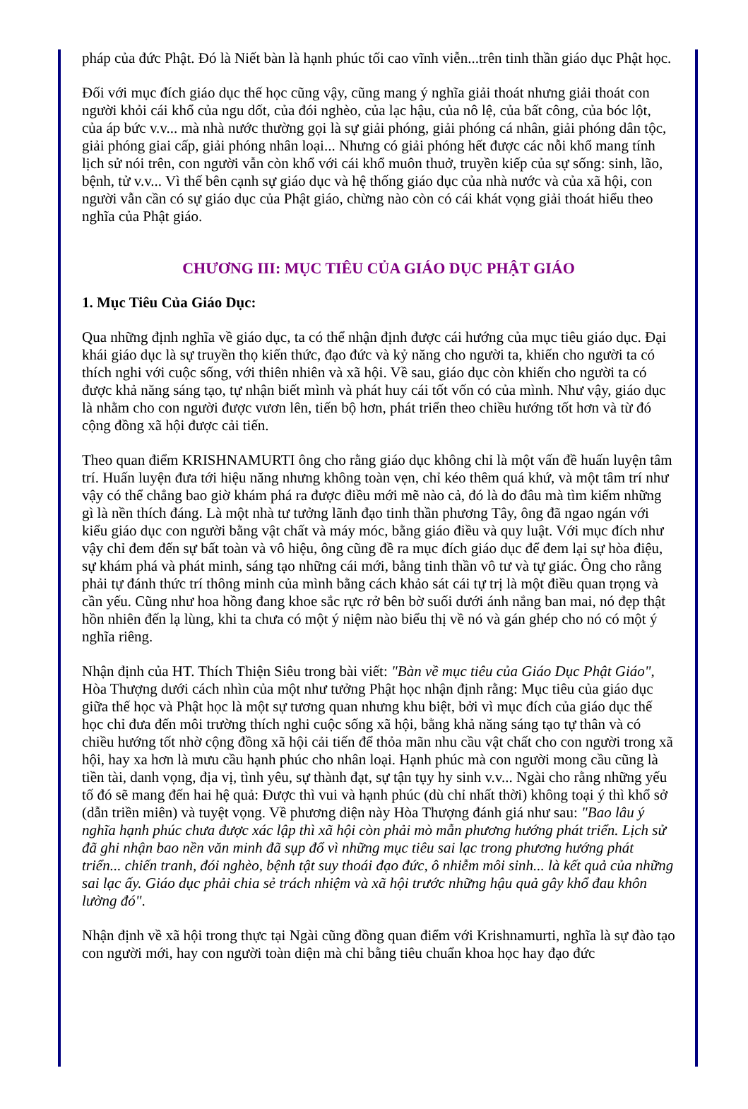pháp của đức Phật. Đó là Niết bàn là hạnh phúc tối cao vĩnh viễn...trên tinh thần giáo dục Phật học.
Đối với mục đích giáo dục thế học cũng vậy, cũng mang ý nghĩa giải thoát nhưng giải thoát con người khỏi cái khổ của ngu dốt, của đói nghèo, của lạc hậu, của nô lệ, của bất công, của bóc lột, của áp bức v.v... mà nhà nước thường gọi là sự giải phóng, giải phóng cá nhân, giải phóng dân tộc, giải phóng giai cấp, giải phóng nhân loại... Nhưng có giải phóng hết được các nỗi khổ mang tính lịch sử nói trên, con người vẫn còn khổ với cái khổ muôn thuở, truyền kiếp của sự sống: sinh, lão, bệnh, tử v.v... Vì thế bên cạnh sự giáo dục và hệ thống giáo dục của nhà nước và của xã hội, con người vẫn cần có sự giáo dục của Phật giáo, chừng nào còn có cái khát vọng giải thoát hiểu theo nghĩa của Phật giáo.
CHƯƠNG III: MỤC TIÊU CỦA GIÁO DỤC PHẬT GIÁO
1. Mục Tiêu Của Giáo Dục:
Qua những định nghĩa về giáo dục, ta có thể nhận định được cái hướng của mục tiêu giáo dục. Đại khái giáo dục là sự truyền thọ kiến thức, đạo đức và kỷ năng cho người ta, khiến cho người ta có thích nghi với cuộc sống, với thiên nhiên và xã hội. Về sau, giáo dục còn khiến cho người ta có được khả năng sáng tạo, tự nhận biết mình và phát huy cái tốt vốn có của mình. Như vậy, giáo dục là nhằm cho con người được vươn lên, tiến bộ hơn, phát triển theo chiều hướng tốt hơn và từ đó cộng đồng xã hội được cải tiến.
Theo quan điểm KRISHNAMURTI ông cho rằng giáo dục không chỉ là một vấn đề huấn luyện tâm trí. Huấn luyện đưa tới hiệu năng nhưng không toàn vẹn, chỉ kéo thêm quá khứ, và một tâm trí như vậy có thể chẳng bao giờ khám phá ra được điều mới mẽ nào cả, đó là do đâu mà tìm kiếm những gì là nền thích đáng. Là một nhà tư tưởng lãnh đạo tinh thần phương Tây, ông đã ngao ngán với kiểu giáo dục con người bằng vật chất và máy móc, bằng giáo điều và quy luật. Với mục đích như vậy chỉ đem đến sự bất toàn và vô hiệu, ông cũng đề ra mục đích giáo dục để đem lại sự hòa điệu, sự khám phá và phát minh, sáng tạo những cái mới, bằng tinh thần vô tư và tự giác. Ông cho rằng phải tự đánh thức trí thông minh của mình bằng cách khảo sát cái tự trị là một điều quan trọng và cần yếu. Cũng như hoa hồng đang khoe sắc rực rở bên bờ suối dưới ánh nắng ban mai, nó đẹp thật hồn nhiên đến lạ lùng, khi ta chưa có một ý niệm nào biểu thị về nó và gán ghép cho nó có một ý nghĩa riêng.
Nhận định của HT. Thích Thiện Siêu trong bài viết: "Bàn về mục tiêu của Giáo Dục Phật Giáo", Hòa Thượng dưới cách nhìn của một như tưởng Phật học nhận định rằng: Mục tiêu của giáo dục giữa thế học và Phật học là một sự tương quan nhưng khu biệt, bởi vì mục đích của giáo dục thế học chỉ đưa đến môi trường thích nghi cuộc sống xã hội, bằng khả năng sáng tạo tự thân và có chiều hướng tốt nhờ cộng đồng xã hội cải tiến để thỏa mãn nhu cầu vật chất cho con người trong xã hội, hay xa hơn là mưu cầu hạnh phúc cho nhân loại. Hạnh phúc mà con người mong cầu cũng là tiền tài, danh vọng, địa vị, tình yêu, sự thành đạt, sự tận tụy hy sinh v.v... Ngài cho rằng những yếu tố đó sẽ mang đến hai hệ quả: Được thì vui và hạnh phúc (dù chỉ nhất thời) không toại ý thì khổ sở (dẫn triền miên) và tuyệt vọng. Về phương diện này Hòa Thượng đánh giá như sau: "Bao lâu ý nghĩa hạnh phúc chưa được xác lập thì xã hội còn phải mò mẫn phương hướng phát triển. Lịch sử đã ghi nhận bao nền văn minh đã sụp đổ vì những mục tiêu sai lạc trong phương hướng phát triển... chiến tranh, đói nghèo, bệnh tật suy thoái đạo đức, ô nhiễm môi sinh... là kết quả của những sai lạc ấy. Giáo dục phải chia sẻ trách nhiệm và xã hội trước những hậu quả gây khổ đau khôn lường đó".
Nhận định về xã hội trong thực tại Ngài cũng đồng quan điểm với Krishnamurti, nghĩa là sự đào tạo con người mới, hay con người toàn diện mà chỉ bằng tiêu chuẩn khoa học hay đạo đức